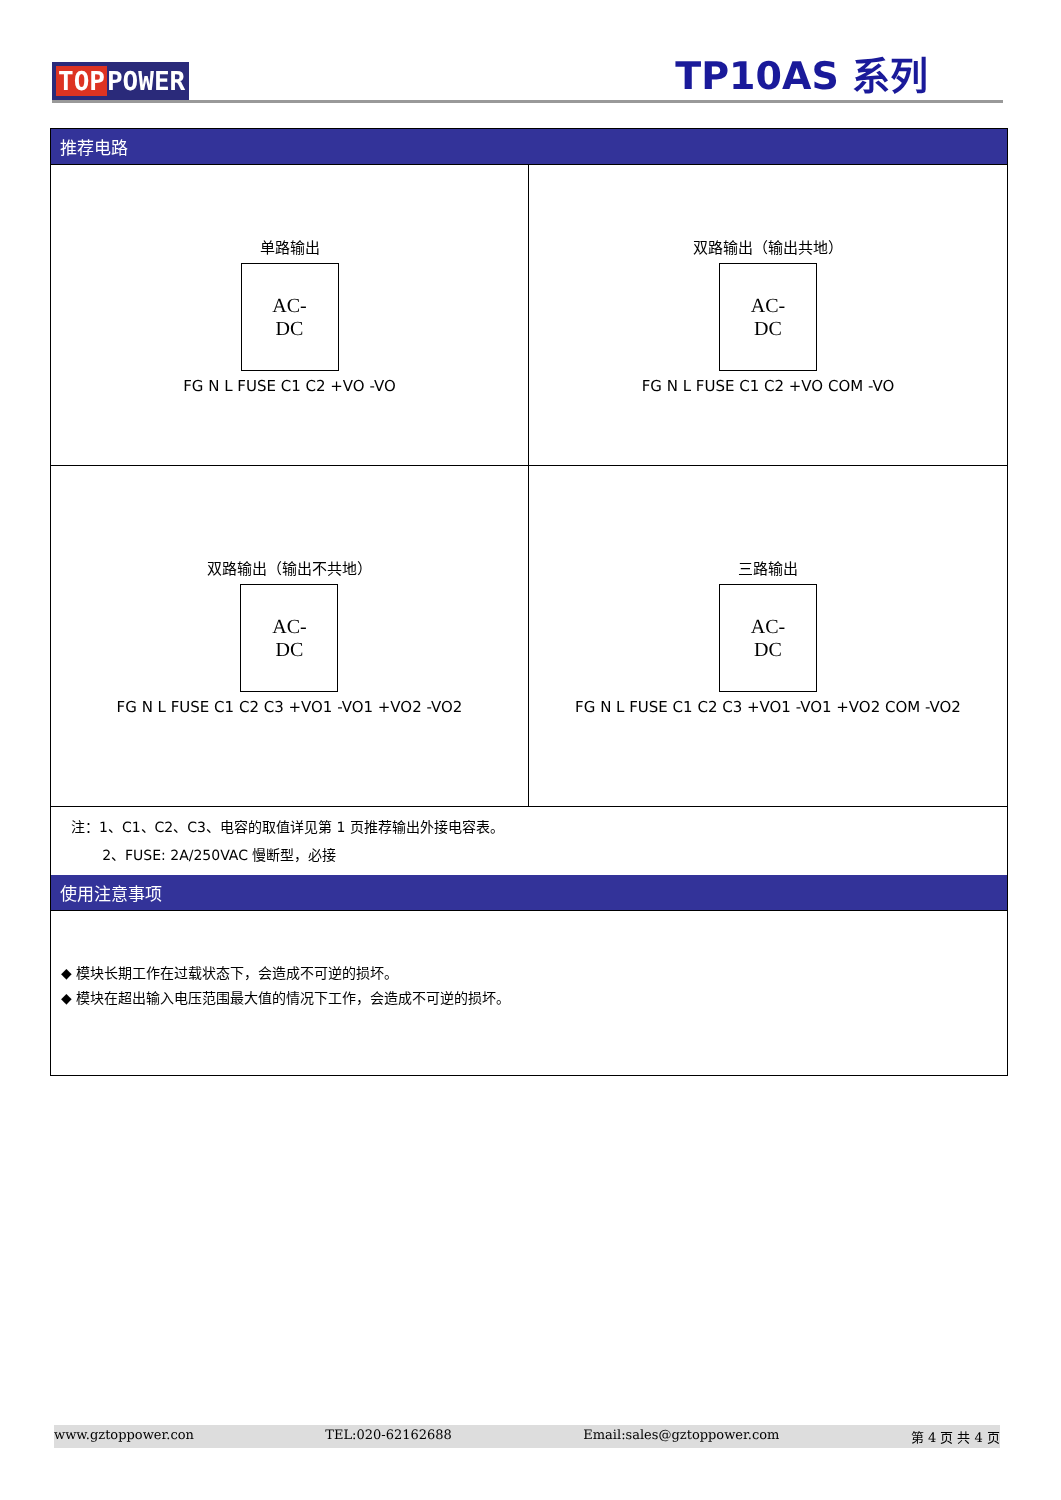TOPPOWER
TP10AS 系列
推荐电路
单路输出
AC-DC
FG N L FUSE C1 C2 +VO -VO
双路输出（输出共地）
AC-DC
FG N L FUSE C1 C2 +VO COM -VO
双路输出（输出不共地）
AC-DC
FG N L FUSE C1 C2 C3 +VO1 -VO1 +VO2 -VO2
三路输出
AC-DC
FG N L FUSE C1 C2 C3 +VO1 -VO1 +VO2 COM -VO2
注：1、C1、C2、C3、电容的取值详见第 1 页推荐输出外接电容表。
2、FUSE: 2A/250VAC 慢断型，必接
使用注意事项
◆ 模块长期工作在过载状态下，会造成不可逆的损坏。
◆ 模块在超出输入电压范围最大值的情况下工作，会造成不可逆的损坏。
www.gztoppower.con TEL:020-62162688 Email:sales@gztoppower.com 第 4 页 共 4 页